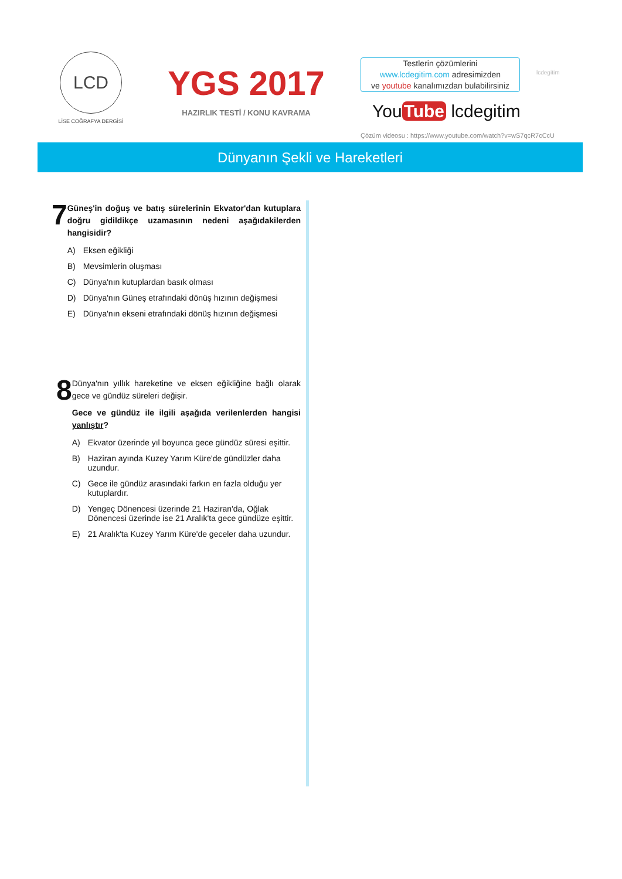LCD
LİSE COĞRAFYA DERGİSİ
YGS 2017
HAZIRLIK TESTİ / KONU KAVRAMA
Testlerin çözümlerini
www.lcdegitim.com adresimizden
ve youtube kanalımızdan bulabilirsiniz
lcdegitim
You Tube lcdegitim
Çözüm videosu : https://www.youtube.com/watch?v=wS7qcR7cCcU
Dünyanın Şekli ve Hareketleri
7
Güneş'in doğuş ve batış sürelerinin Ekvator'dan kutuplara doğru gidildikçe uzamasının nedeni aşağıdakilerden hangisidir?
A) Eksen eğikliği
B) Mevsimlerin oluşması
C) Dünya'nın kutuplardan basık olması
D) Dünya'nın Güneş etrafındaki dönüş hızının değişmesi
E) Dünya'nın ekseni etrafındaki dönüş hızının değişmesi
8
Dünya'nın yıllık hareketine ve eksen eğikliğine bağlı olarak gece ve gündüz süreleri değişir.
Gece ve gündüz ile ilgili aşağıda verilenlerden hangisi yanlıştır?
A) Ekvator üzerinde yıl boyunca gece gündüz süresi eşittir.
B) Haziran ayında Kuzey Yarım Küre'de gündüzler daha uzundur.
C) Gece ile gündüz arasındaki farkın en fazla olduğu yer kutuplardır.
D) Yengeç Dönencesi üzerinde 21 Haziran'da, Oğlak Dönencesi üzerinde ise 21 Aralık'ta gece gündüze eşittir.
E) 21 Aralık'ta Kuzey Yarım Küre'de geceler daha uzundur.